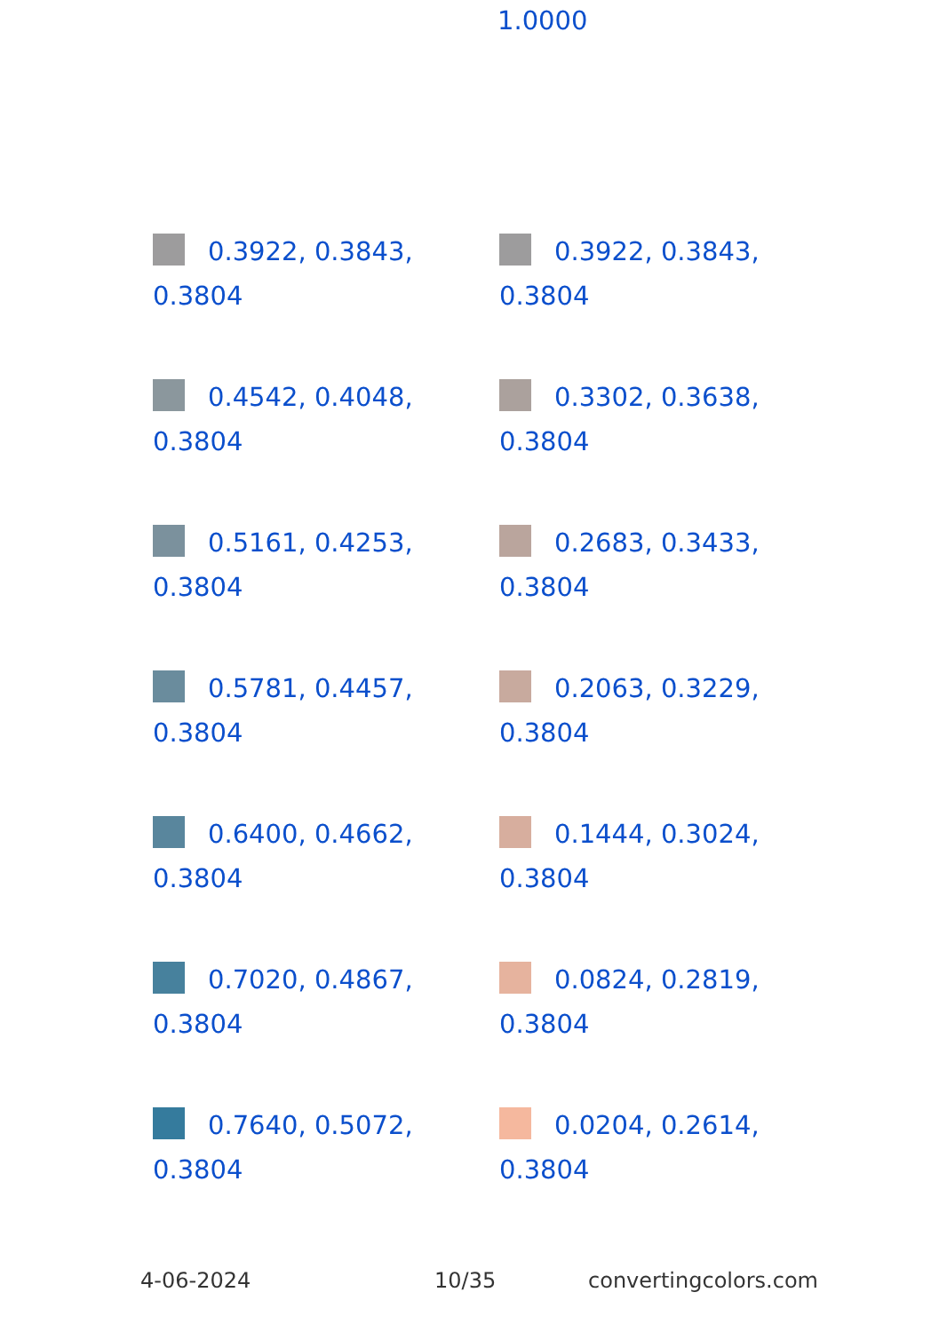1.0000
0.3922, 0.3843, 0.3804
0.3922, 0.3843, 0.3804
0.4542, 0.4048, 0.3804
0.3302, 0.3638, 0.3804
0.5161, 0.4253, 0.3804
0.2683, 0.3433, 0.3804
0.5781, 0.4457, 0.3804
0.2063, 0.3229, 0.3804
0.6400, 0.4662, 0.3804
0.1444, 0.3024, 0.3804
0.7020, 0.4867, 0.3804
0.0824, 0.2819, 0.3804
0.7640, 0.5072, 0.3804
0.0204, 0.2614, 0.3804
4-06-2024 10/35 convertingcolors.com